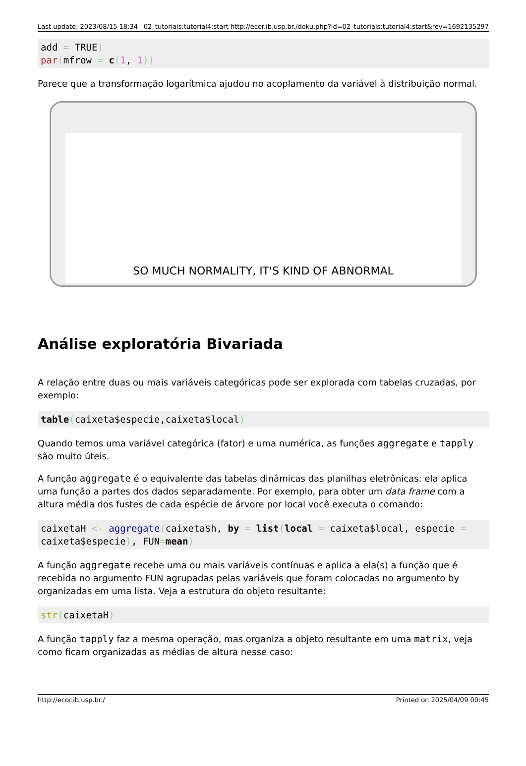Last update: 2023/08/15 18:34 02_tutoriais:tutorial4:start http://ecor.ib.usp.br./doku.php?id=02_tutoriais:tutorial4:start&rev=1692135297
add = TRUE)
par(mfrow = c(1, 1))
Parece que a transformação logarítmica ajudou no acoplamento da variável à distribuição normal.
SO MUCH NORMALITY, IT'S KIND OF ABNORMAL
Análise exploratória Bivariada
A relação entre duas ou mais variáveis categóricas pode ser explorada com tabelas cruzadas, por exemplo:
table(caixeta$especie,caixeta$local)
Quando temos uma variável categórica (fator) e uma numérica, as funções aggregate e tapply são muito úteis.
A função aggregate é o equivalente das tabelas dinâmicas das planilhas eletrônicas: ela aplica uma função a partes dos dados separadamente. Por exemplo, para obter um data frame com a altura média dos fustes de cada espécie de árvore por local você executa o comando:
caixetaH <- aggregate(caixeta$h, by = list(local = caixeta$local, especie = caixeta$especie), FUN=mean)
A função aggregate recebe uma ou mais variáveis contínuas e aplica a ela(s) a função que é recebida no argumento FUN agrupadas pelas variáveis que foram colocadas no argumento by organizadas em uma lista. Veja a estrutura do objeto resultante:
str(caixetaH)
A função tapply faz a mesma operação, mas organiza a objeto resultante em uma matrix, veja como ficam organizadas as médias de altura nesse caso:
http://ecor.ib.usp.br./ Printed on 2025/04/09 00:45